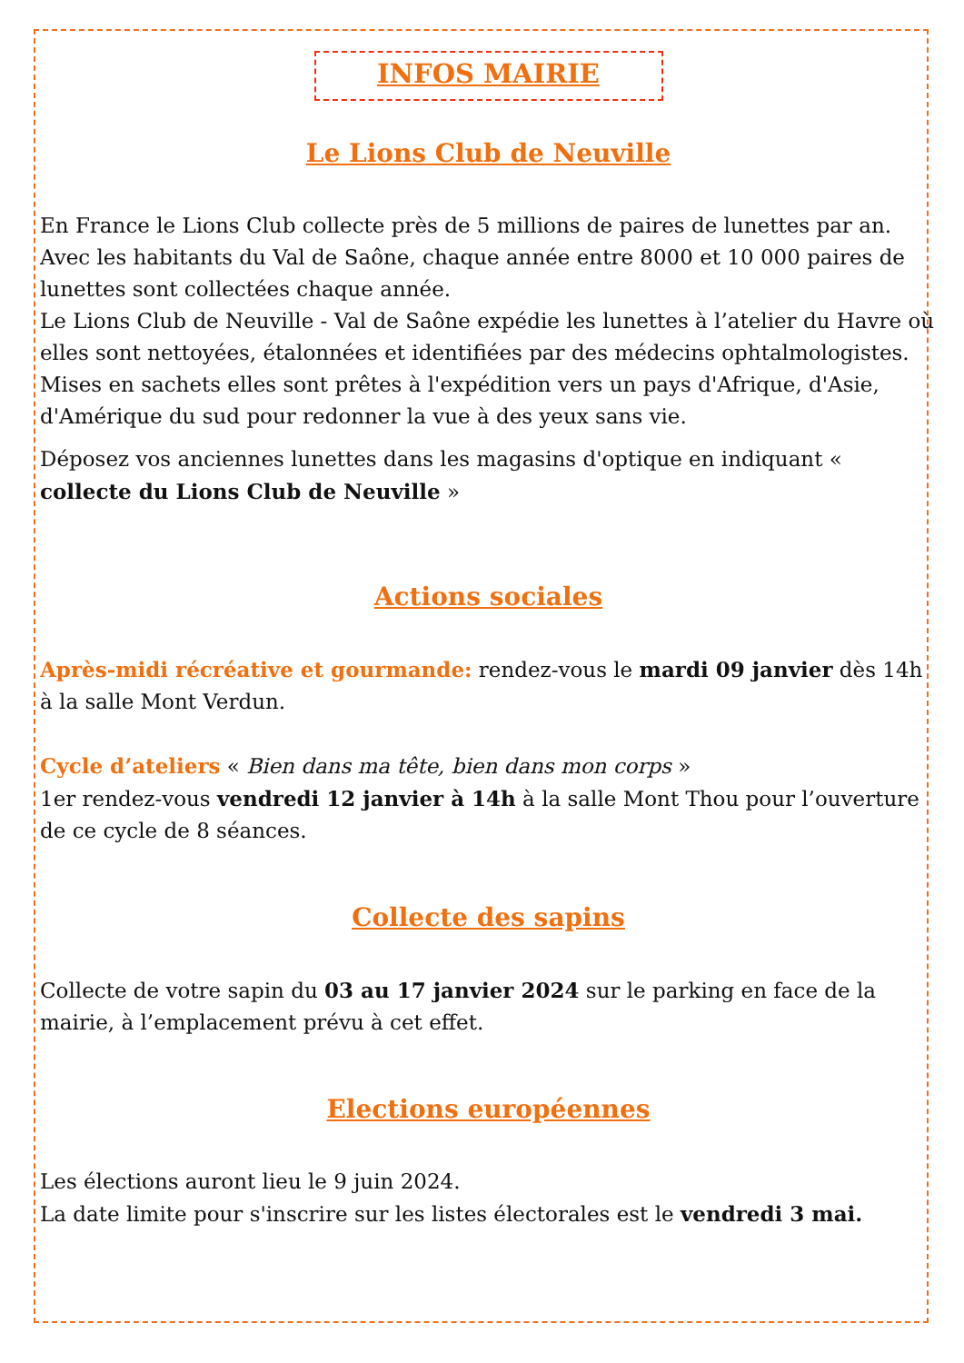INFOS MAIRIE
Le Lions Club de Neuville
En France le Lions Club collecte près de 5 millions de paires de lunettes par an. Avec les habitants du Val de Saône, chaque année entre 8000 et 10 000 paires de lunettes sont collectées chaque année.
Le Lions Club de Neuville - Val de Saône expédie les lunettes à l’atelier du Havre où elles sont nettoyées, étalonnées et identifiées par des médecins ophtalmologistes. Mises en sachets elles sont prêtes à l'expédition vers un pays d'Afrique, d'Asie, d'Amérique du sud pour redonner la vue à des yeux sans vie.
Déposez vos anciennes lunettes dans les magasins d'optique en indiquant « collecte du Lions Club de Neuville »
Actions sociales
Après-midi récréative et gourmande: rendez-vous le mardi 09 janvier dès 14h à la salle Mont Verdun.
Cycle d’ateliers « Bien dans ma tête, bien dans mon corps »
1er rendez-vous vendredi 12 janvier à 14h à la salle Mont Thou pour l’ouverture de ce cycle de 8 séances.
Collecte des sapins
Collecte de votre sapin du 03 au 17 janvier 2024 sur le parking en face de la mairie, à l’emplacement prévu à cet effet.
Elections européennes
Les élections auront lieu le 9 juin 2024.
La date limite pour s'inscrire sur les listes électorales est le vendredi 3 mai.